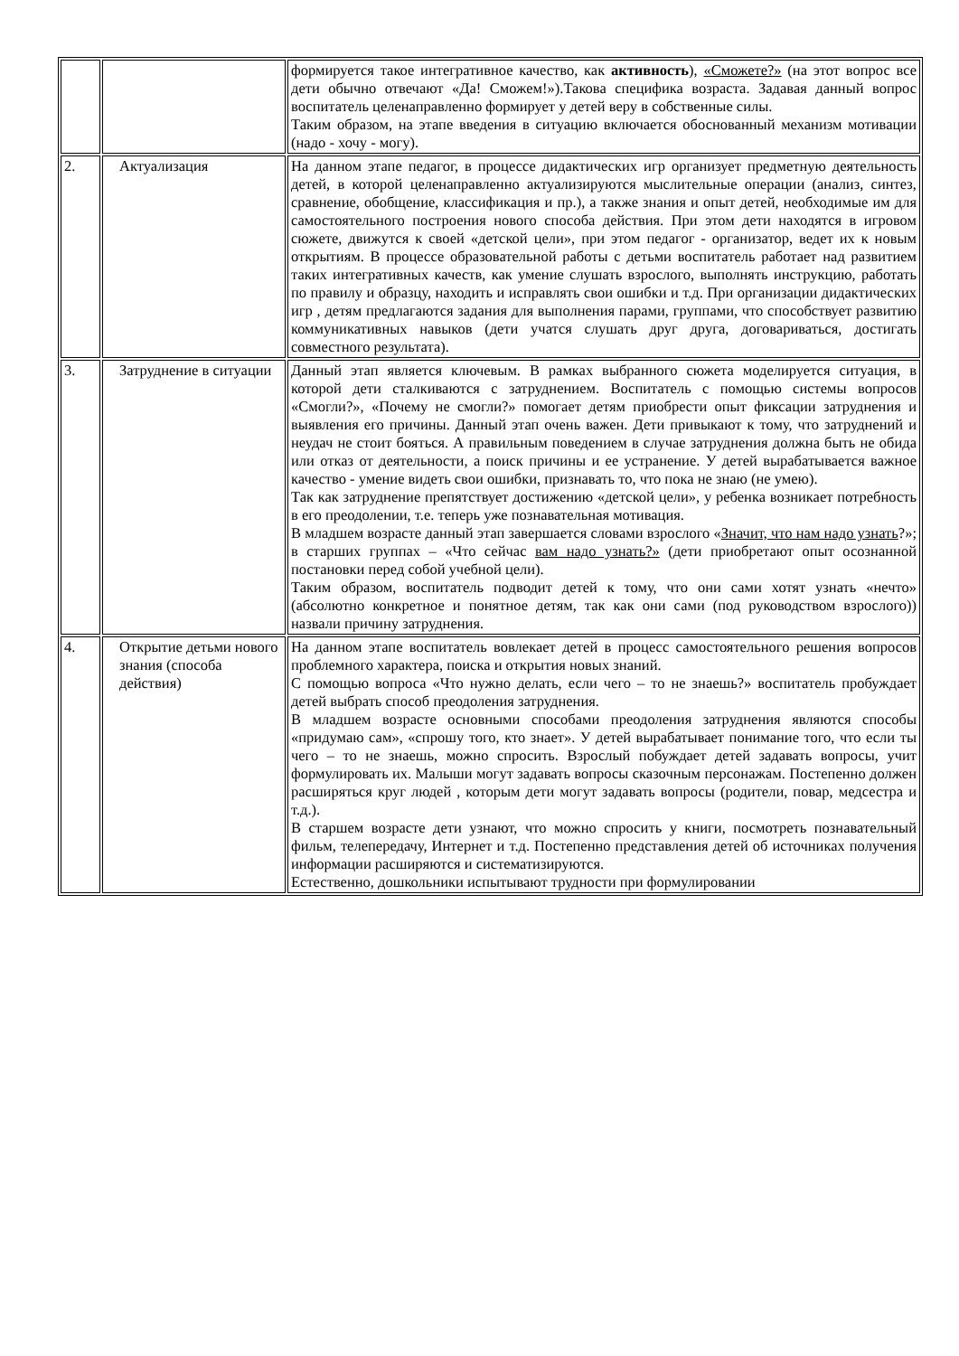| | | формируется такое интегративное качество, как активность ), «Сможете?» (на этот вопрос все дети обычно отвечают «Да! Сможем!»).Такова специфика возраста. Задавая данный вопрос воспитатель целенаправленно формирует у детей веру в собственные силы. Таким образом, на этапе введения в ситуацию включается обоснованный механизм мотивации (надо - хочу - могу). |
| 2. | Актуализация | На данном этапе педагог, в процессе дидактических игр организует предметную деятельность детей, в которой целенаправленно актуализируются мыслительные операции (анализ, синтез, сравнение, обобщение, классификация и пр.), а также знания и опыт детей, необходимые им для самостоятельного построения нового способа действия. При этом дети находятся в игровом сюжете, движутся к своей «детской цели», при этом педагог - организатор, ведет их к новым открытиям. В процессе образовательной работы с детьми воспитатель работает над развитием таких интегративных качеств, как умение слушать взрослого, выполнять инструкцию, работать по правилу и образцу, находить и исправлять свои ошибки и т.д. При организации дидактических игр , детям предлагаются задания для выполнения парами, группами, что способствует развитию коммуникативных навыков (дети учатся слушать друг друга, договариваться, достигать совместного результата). |
| 3. | Затруднение в ситуации | Данный этап является ключевым. В рамках выбранного сюжета моделируется ситуация, в которой дети сталкиваются с затруднением. Воспитатель с помощью системы вопросов «Смогли?», «Почему не смогли?» помогает детям приобрести опыт фиксации затруднения и выявления его причины. Данный этап очень важен. Дети привыкают к тому, что затруднений и неудач не стоит бояться. А правильным поведением в случае затруднения должна быть не обида или отказ от деятельности, а поиск причины и ее устранение. У детей вырабатывается важное качество - умение видеть свои ошибки, признавать то, что пока не знаю (не умею). Так как затруднение препятствует достижению «детской цели», у ребенка возникает потребность в его преодолении, т.е. теперь уже познавательная мотивация. В младшем возрасте данный этап завершается словами взрослого « Значит, что нам надо узнать ?»; в старших группах – «Что сейчас вам надо узнать?» (дети приобретают опыт осознанной постановки перед собой учебной цели). Таким образом, воспитатель подводит детей к тому, что они сами хотят узнать «нечто» (абсолютно конкретное и понятное детям, так как они сами (под руководством взрослого)) назвали причину затруднения. |
| 4. | Открытие детьми нового знания (способа действия) | На данном этапе воспитатель вовлекает детей в процесс самостоятельного решения вопросов проблемного характера, поиска и открытия новых знаний. С помощью вопроса «Что нужно делать, если чего – то не знаешь?» воспитатель пробуждает детей выбрать способ преодоления затруднения. В младшем возрасте основными способами преодоления затруднения являются способы «придумаю сам», «спрошу того, кто знает». У детей вырабатывает понимание того, что если ты чего – то не знаешь, можно спросить. Взрослый побуждает детей задавать вопросы, учит формулировать их. Малыши могут задавать вопросы сказочным персонажам. Постепенно должен расширяться круг людей , которым дети могут задавать вопросы (родители, повар, медсестра и т.д.). В старшем возрасте дети узнают, что можно спросить у книги, посмотреть познавательный фильм, телепередачу, Интернет и т.д. Постепенно представления детей об источниках получения информации расширяются и систематизируются. Естественно, дошкольники испытывают трудности при формулировании |